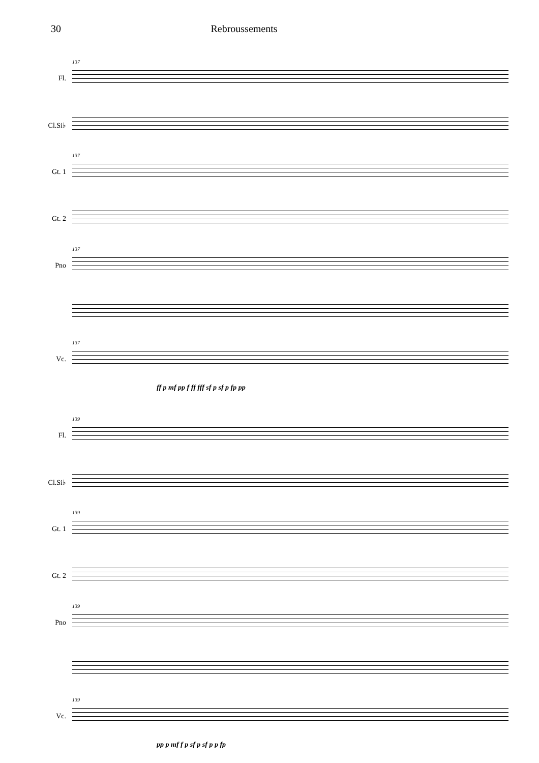30 Rebroussements
Fl.
137
Cl.Si♭
Gt. 1
137
Gt. 2
Pno
137
Vc.
137
ff p mf pp f ff fff sf p sf p fp pp
Fl.
139
Cl.Si♭
Gt. 1
139
Gt. 2
Pno
139
Vc.
139
pp p mf f p sf p sf p p fp